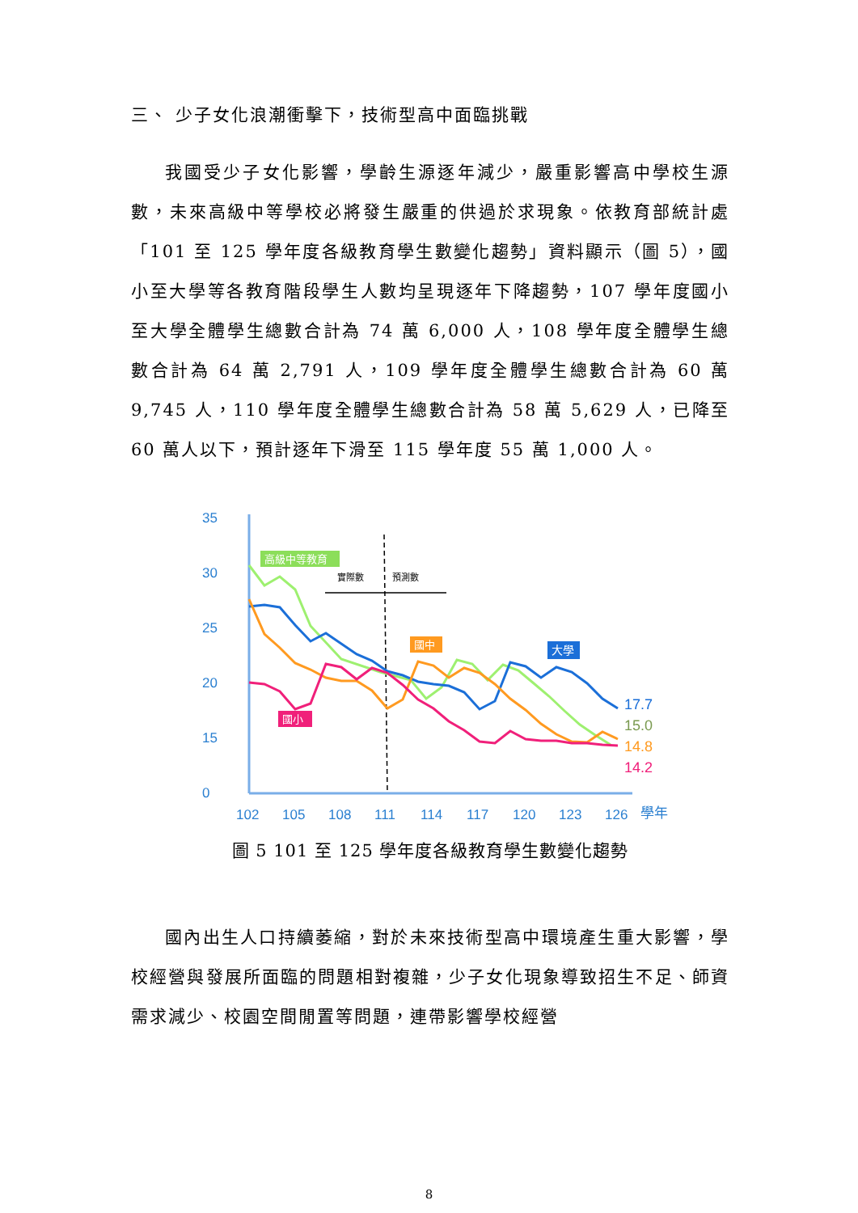三、 少子女化浪潮衝擊下，技術型高中面臨挑戰
我國受少子女化影響，學齡生源逐年減少，嚴重影響高中學校生源數，未來高級中等學校必將發生嚴重的供過於求現象。依教育部統計處「101 至 125 學年度各級教育學生數變化趨勢」資料顯示（圖 5），國小至大學等各教育階段學生人數均呈現逐年下降趨勢，107 學年度國小至大學全體學生總數合計為 74 萬 6,000 人，108 學年度全體學生總數合計為 64 萬 2,791 人，109 學年度全體學生總數合計為 60 萬 9,745 人，110 學年度全體學生總數合計為 58 萬 5,629 人，已降至 60 萬人以下，預計逐年下滑至 115 學年度 55 萬 1,000 人。
35
30
25
20
15
0
102
105
108
111
114
117
120
123
126
學年
實際數
預測數
高級中等教育
國中
大學
國小
17.7
15.0
14.8
14.2
圖 5 101 至 125 學年度各級教育學生數變化趨勢
國內出生人口持續萎縮，對於未來技術型高中環境產生重大影響，學校經營與發展所面臨的問題相對複雜，少子女化現象導致招生不足、師資需求減少、校園空間閒置等問題，連帶影響學校經營
8